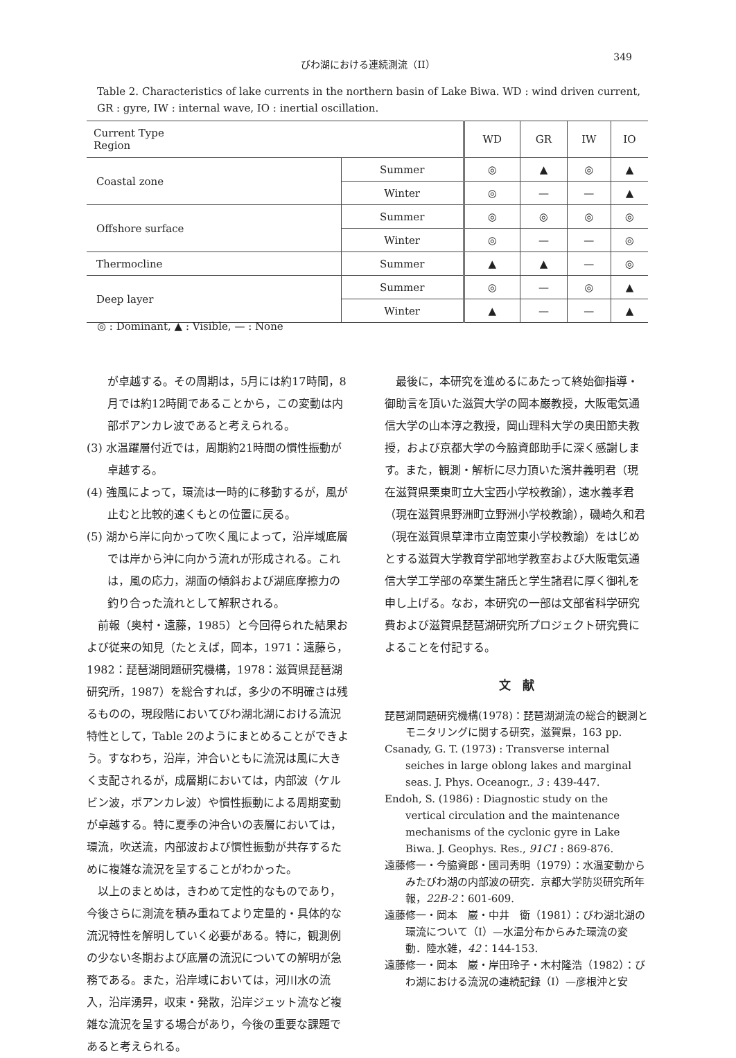びわ湖における連続測流（II）
349
Table 2. Characteristics of lake currents in the northern basin of Lake Biwa. WD : wind driven current, GR : gyre, IW : internal wave, IO : inertial oscillation.
| Current Type Region | | WD | GR | IW | IO |
| --- | --- | --- | --- | --- | --- |
| Coastal zone | Summer | ◎ | ▲ | ◎ | ▲ |
| | Winter | ◎ | — | — | ▲ |
| Offshore surface | Summer | ◎ | ◎ | ◎ | ◎ |
| | Winter | ◎ | — | — | ◎ |
| Thermocline | Summer | ▲ | ▲ | — | ◎ |
| Deep layer | Summer | ◎ | — | ◎ | ▲ |
| | Winter | ▲ | — | — | ▲ |
◎ : Dominant, ▲ : Visible, — : None
が卓越する。その周期は，5月には約17時間，8月では約12時間であることから，この変動は内部ポアンカレ波であると考えられる。
(3) 水温躍層付近では，周期約21時間の慣性振動が卓越する。
(4) 強風によって，環流は一時的に移動するが，風が止むと比較的速くもとの位置に戻る。
(5) 湖から岸に向かって吹く風によって，沿岸域底層では岸から沖に向かう流れが形成される。これは，風の応力，湖面の傾斜および湖底摩擦力の釣り合った流れとして解釈される。
　前報（奥村・遠藤，1985）と今回得られた結果および従来の知見（たとえば，岡本，1971：遠藤ら，1982：琵琶湖問題研究機構，1978：滋賀県琵琶湖研究所，1987）を総合すれば，多少の不明確さは残るものの，現段階においてびわ湖北湖における流況特性として，Table 2のようにまとめることができよう。すなわち，沿岸，沖合いともに流況は風に大きく支配されるが，成層期においては，内部波（ケルビン波，ポアンカレ波）や慣性振動による周期変動が卓越する。特に夏季の沖合いの表層においては，環流，吹送流，内部波および慣性振動が共存するために複雑な流況を呈することがわかった。
　以上のまとめは，きわめて定性的なものであり，今後さらに測流を積み重ねてより定量的・具体的な流況特性を解明していく必要がある。特に，観測例の少ない冬期および底層の流況についての解明が急務である。また，沿岸域においては，河川水の流入，沿岸湧昇，収束・発散，沿岸ジェット流など複雑な流況を呈する場合があり，今後の重要な課題であると考えられる。
　最後に，本研究を進めるにあたって終始御指導・御助言を頂いた滋賀大学の岡本巌教授，大阪電気通信大学の山本淳之教授，岡山理科大学の奥田節夫教授，および京都大学の今脇資郎助手に深く感謝します。また，観測・解析に尽力頂いた濱井義明君（現在滋賀県栗東町立大宝西小学校教諭），速水義孝君（現在滋賀県野洲町立野洲小学校教諭），磯崎久和君（現在滋賀県草津市立南笠東小学校教諭）をはじめとする滋賀大学教育学部地学教室および大阪電気通信大学工学部の卒業生諸氏と学生諸君に厚く御礼を申し上げる。なお，本研究の一部は文部省科学研究費および滋賀県琵琶湖研究所プロジェクト研究費によることを付記する。
文　献
琵琶湖問題研究機構(1978)：琵琶湖湖流の総合的観測とモニタリングに関する研究，滋賀県，163 pp.
Csanady, G. T. (1973) : Transverse internal seiches in large oblong lakes and marginal seas. J. Phys. Oceanogr., 3 : 439-447.
Endoh, S. (1986) : Diagnostic study on the vertical circulation and the maintenance mechanisms of the cyclonic gyre in Lake Biwa. J. Geophys. Res., 91C1 : 869-876.
遠藤修一・今脇資郎・國司秀明（1979）：水温変動からみたびわ湖の内部波の研究．京都大学防災研究所年報，22B-2：601-609.
遠藤修一・岡本　巌・中井　衛（1981）：びわ湖北湖の環流について（I）—水温分布からみた環流の変動．陸水雑，42：144-153.
遠藤修一・岡本　巌・岸田玲子・木村隆浩（1982）：びわ湖における流況の連続記録（I）—彦根沖と安